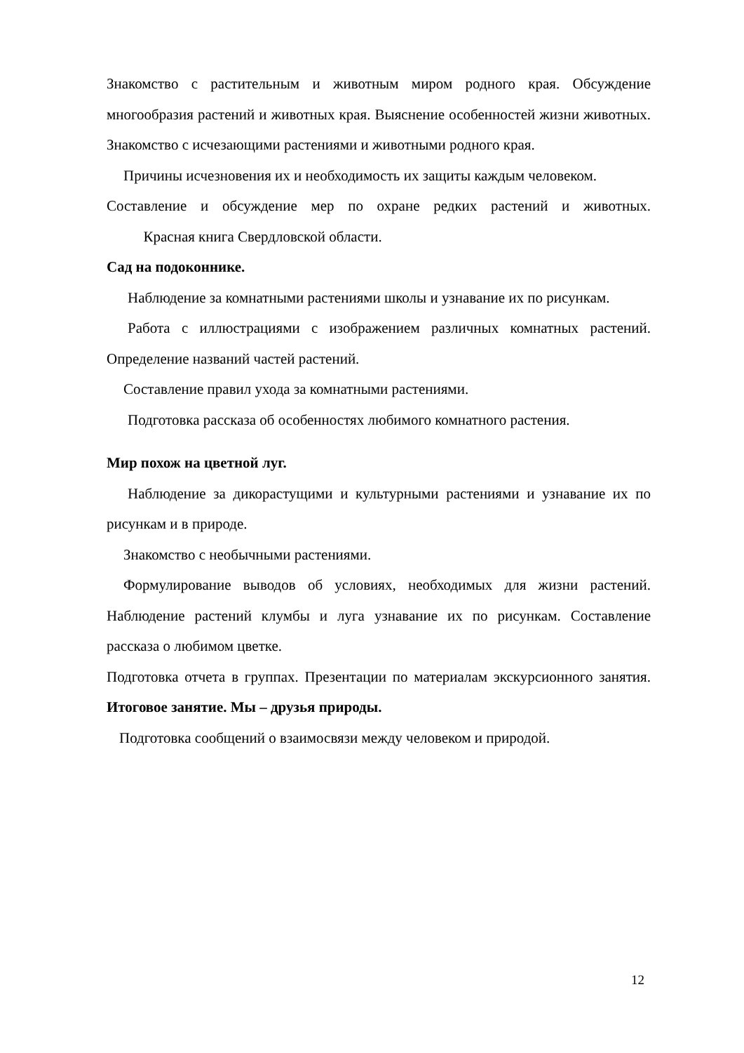Знакомство с растительным и животным миром родного края. Обсуждение многообразия растений и животных края. Выяснение особенностей жизни животных. Знакомство с исчезающими растениями и животными родного края.
Причины исчезновения их и необходимость их защиты каждым человеком.
Составление и обсуждение мер по охране редких растений и животных. Красная книга Свердловской области.
Сад на подоконнике.
Наблюдение за комнатными растениями школы и узнавание их по рисункам.
Работа с иллюстрациями с изображением различных комнатных растений. Определение названий частей растений.
Составление правил ухода за комнатными растениями.
Подготовка рассказа об особенностях любимого комнатного растения.
Мир похож на цветной луг.
Наблюдение за дикорастущими и культурными растениями и узнавание их по рисункам и в природе.
Знакомство с необычными растениями.
Формулирование выводов об условиях, необходимых для жизни растений. Наблюдение растений клумбы и луга узнавание их по рисункам. Составление рассказа о любимом цветке.
Подготовка отчета в группах. Презентации по материалам экскурсионного занятия. Итоговое занятие. Мы – друзья природы.
Подготовка сообщений о взаимосвязи между человеком и природой.
12